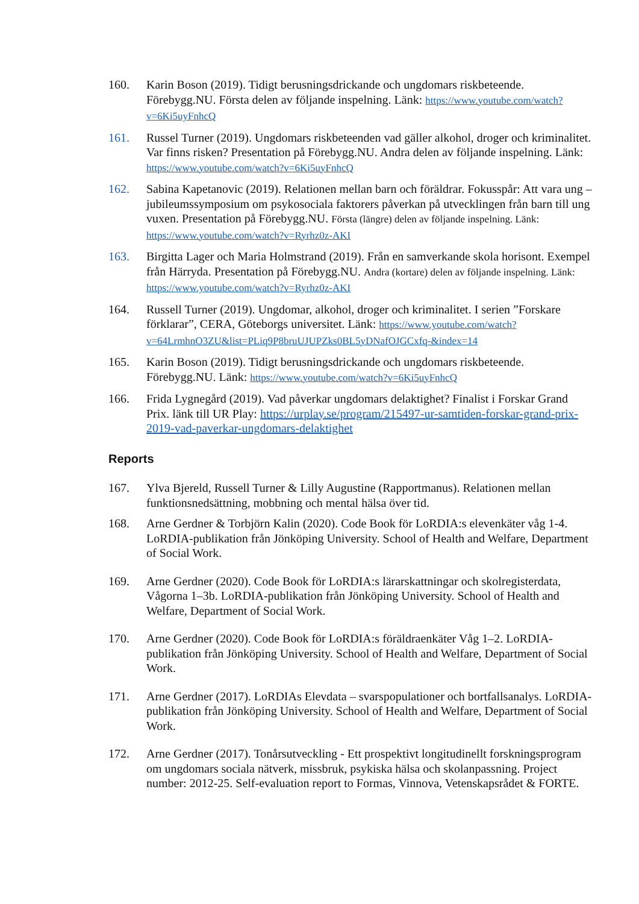160. Karin Boson (2019). Tidigt berusningsdrickande och ungdomars riskbeteende. Förebygg.NU. Första delen av följande inspelning. Länk: https://www.youtube.com/watch?v=6Ki5uyFnhcQ
161. Russel Turner (2019). Ungdomars riskbeteenden vad gäller alkohol, droger och kriminalitet. Var finns risken? Presentation på Förebygg.NU. Andra delen av följande inspelning. Länk: https://www.youtube.com/watch?v=6Ki5uyFnhcQ
162. Sabina Kapetanovic (2019). Relationen mellan barn och föräldrar. Fokusspår: Att vara ung – jubileumssymposium om psykosociala faktorers påverkan på utvecklingen från barn till ung vuxen. Presentation på Förebygg.NU. Första (längre) delen av följande inspelning. Länk: https://www.youtube.com/watch?v=Ryrhz0z-AKI
163. Birgitta Lager och Maria Holmstrand (2019). Från en samverkande skola horisont. Exempel från Härryda. Presentation på Förebygg.NU. Andra (kortare) delen av följande inspelning. Länk: https://www.youtube.com/watch?v=Ryrhz0z-AKI
164. Russell Turner (2019). Ungdomar, alkohol, droger och kriminalitet. I serien ”Forskare förklarar”, CERA, Göteborgs universitet. Länk: https://www.youtube.com/watch?v=64LrmhnO3ZU&list=PLiq9P8bruUJUPZks0BL5yDNafOJGCxfq-&index=14
165. Karin Boson (2019). Tidigt berusningsdrickande och ungdomars riskbeteende. Förebygg.NU. Länk: https://www.youtube.com/watch?v=6Ki5uyFnhcQ
166. Frida Lygnegård (2019). Vad påverkar ungdomars delaktighet? Finalist i Forskar Grand Prix. länk till UR Play: https://urplay.se/program/215497-ur-samtiden-forskar-grand-prix-2019-vad-paverkar-ungdomars-delaktighet
Reports
167. Ylva Bjereld, Russell Turner & Lilly Augustine (Rapportmanus). Relationen mellan funktionsnedsättning, mobbning och mental hälsa över tid.
168. Arne Gerdner & Torbjörn Kalin (2020). Code Book för LoRDIA:s elevenkäter våg 1-4. LoRDIA-publikation från Jönköping University. School of Health and Welfare, Department of Social Work.
169. Arne Gerdner (2020). Code Book för LoRDIA:s lärarskattningar och skolregisterdata, Vågorna 1–3b. LoRDIA-publikation från Jönköping University. School of Health and Welfare, Department of Social Work.
170. Arne Gerdner (2020). Code Book för LoRDIA:s föräldraenkäter Våg 1–2. LoRDIA-publikation från Jönköping University. School of Health and Welfare, Department of Social Work.
171. Arne Gerdner (2017). LoRDIAs Elevdata – svarspopulationer och bortfallsanalys. LoRDIA-publikation från Jönköping University. School of Health and Welfare, Department of Social Work.
172. Arne Gerdner (2017). Tonårsutveckling - Ett prospektivt longitudinellt forskningsprogram om ungdomars sociala nätverk, missbruk, psykiska hälsa och skolanpassning. Project number: 2012-25. Self-evaluation report to Formas, Vinnova, Vetenskapsrådet & FORTE.